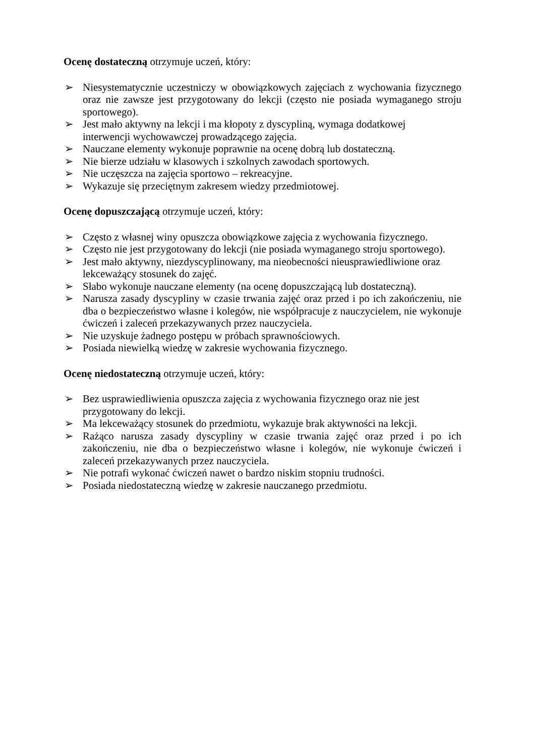Ocenę dostateczną otrzymuje uczeń, który:
➢ Niesystematycznie uczestniczy w obowiązkowych zajęciach z wychowania fizycznego oraz nie zawsze jest przygotowany do lekcji (często nie posiada wymaganego stroju sportowego).
➢ Jest mało aktywny na lekcji i ma kłopoty z dyscypliną, wymaga dodatkowej
interwencji wychowawczej prowadzącego zajęcia.
➢ Nauczane elementy wykonuje poprawnie na ocenę dobrą lub dostateczną.
➢ Nie bierze udziału w klasowych i szkolnych zawodach sportowych.
➢ Nie uczęszcza na zajęcia sportowo – rekreacyjne.
➢ Wykazuje się przeciętnym zakresem wiedzy przedmiotowej.
Ocenę dopuszczającą otrzymuje uczeń, który:
➢ Często z własnej winy opuszcza obowiązkowe zajęcia z wychowania fizycznego.
➢ Często nie jest przygotowany do lekcji (nie posiada wymaganego stroju sportowego).
➢ Jest mało aktywny, niezdyscyplinowany, ma nieobecności nieusprawiedliwione oraz lekceważący stosunek do zajęć.
➢ Słabo wykonuje nauczane elementy (na ocenę dopuszczającą lub dostateczną).
➢ Narusza zasady dyscypliny w czasie trwania zajęć oraz przed i po ich zakończeniu, nie dba o bezpieczeństwo własne i kolegów, nie współpracuje z nauczycielem, nie wykonuje ćwiczeń i zaleceń przekazywanych przez nauczyciela.
➢ Nie uzyskuje żadnego postępu w próbach sprawnościowych.
➢ Posiada niewielką wiedzę w zakresie wychowania fizycznego.
Ocenę niedostateczną otrzymuje uczeń, który:
➢ Bez usprawiedliwienia opuszcza zajęcia z wychowania fizycznego oraz nie jest
przygotowany do lekcji.
➢ Ma lekceważący stosunek do przedmiotu, wykazuje brak aktywności na lekcji.
➢ Rażąco narusza zasady dyscypliny w czasie trwania zajęć oraz przed i po ich zakończeniu, nie dba o bezpieczeństwo własne i kolegów, nie wykonuje ćwiczeń i zaleceń przekazywanych przez nauczyciela.
➢ Nie potrafi wykonać ćwiczeń nawet o bardzo niskim stopniu trudności.
➢ Posiada niedostateczną wiedzę w zakresie nauczanego przedmiotu.